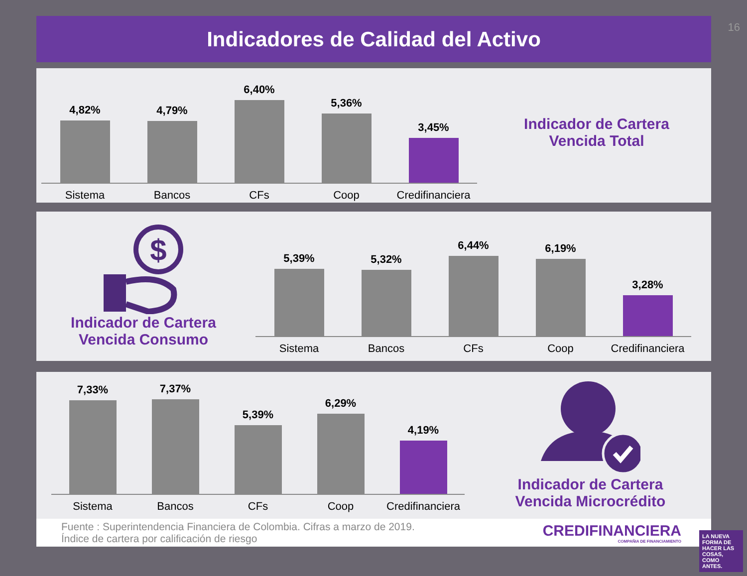16
Indicadores de Calidad del Activo
4,82%
4,79%
6,40%
5,36%
3,45%
Sistema Bancos CFs Coop Credifinanciera
Indicador de Cartera
Vencida Total
$
Indicador de Cartera
Vencida Consumo
5,39%
5,32%
6,44%
6,19%
3,28%
Sistema Bancos CFs Coop Credifinanciera
7,33%
7,37%
5,39%
6,29%
4,19%
Sistema Bancos CFs Coop Credifinanciera
Indicador de Cartera
Vencida Microcrédito
Fuente : Superintendencia Financiera de Colombia. Cifras a marzo de 2019.
Índice de cartera por calificación de riesgo
CREDIFINANCIERA
COMPAÑIA DE FINANCIAMIENTO
LA NUEVA FORMA DE HACER LAS COSAS, COMO ANTES.